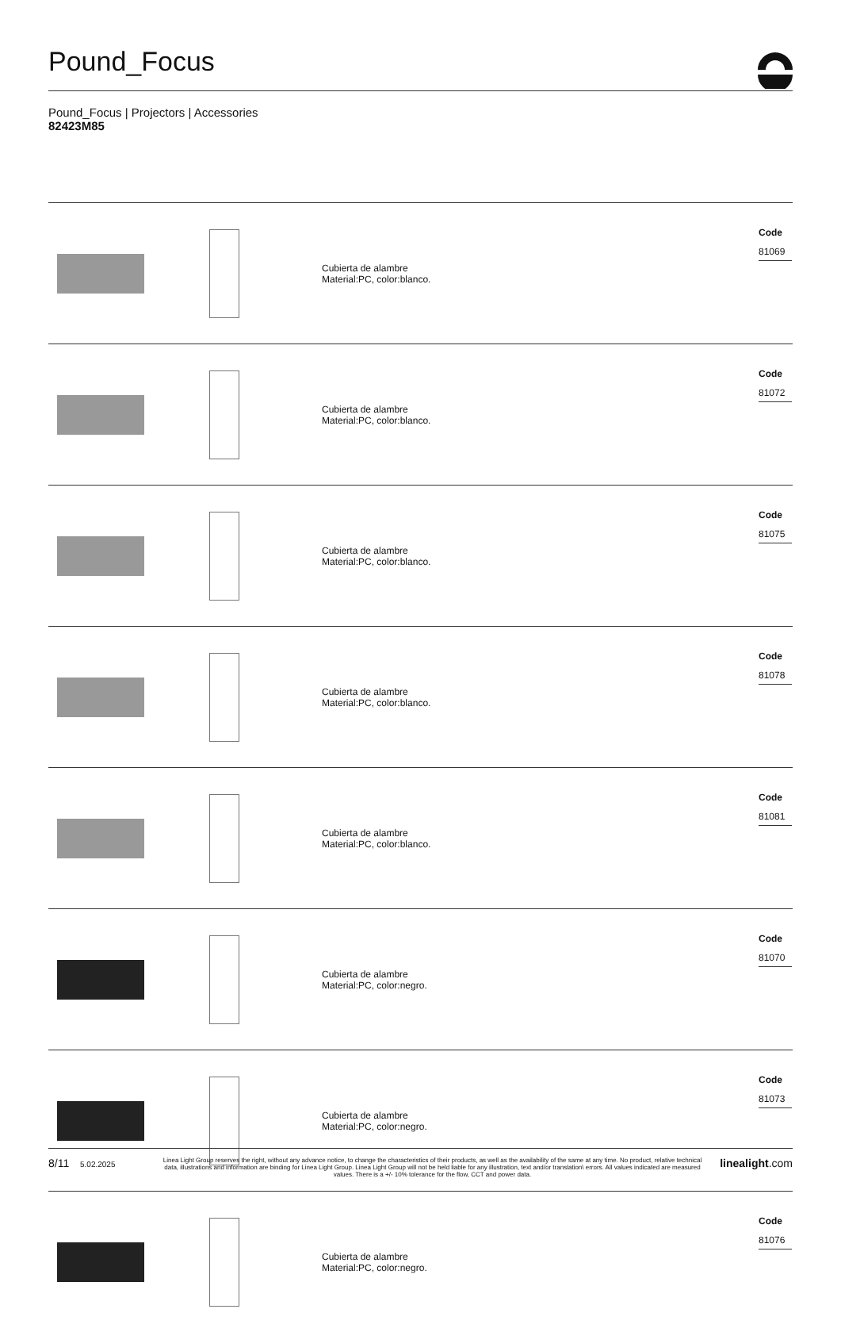Pound_Focus
Pound_Focus | Projectors | Accessories
82423M85
| | | Cubierta de alambre Material:PC, color:blanco. | Code 81069 |
| | | Cubierta de alambre Material:PC, color:blanco. | Code 81072 |
| | | Cubierta de alambre Material:PC, color:blanco. | Code 81075 |
| | | Cubierta de alambre Material:PC, color:blanco. | Code 81078 |
| | | Cubierta de alambre Material:PC, color:blanco. | Code 81081 |
| | | Cubierta de alambre Material:PC, color:negro. | Code 81070 |
| | | Cubierta de alambre Material:PC, color:negro. | Code 81073 |
| | | Cubierta de alambre Material:PC, color:negro. | Code 81076 |
8/11
5.02.2025
Linea Light Group reserves the right, without any advance notice, to change the characteristics of their products, as well as the availability of the same at any time. No product, relative technical data, illustrations and information are binding for Linea Light Group. Linea Light Group will not be held liable for any illustration, text and/or translation\ errors. All values indicated are measured values. There is a +/- 10% tolerance for the flow, CCT and power data.
linealight.com